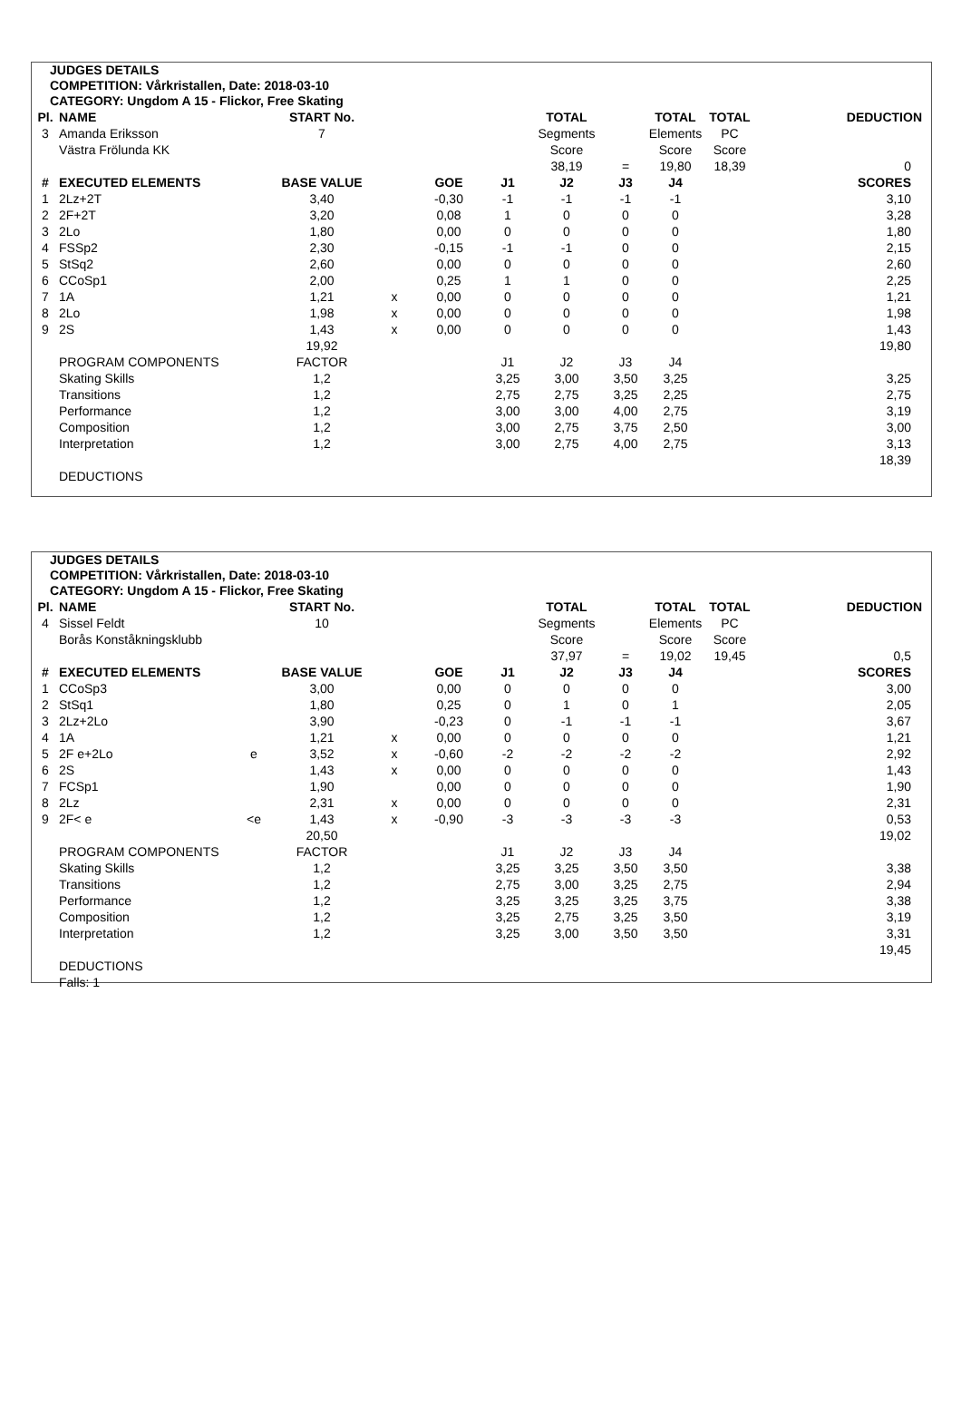JUDGES DETAILS
COMPETITION: Vårkristallen, Date: 2018-03-10
CATEGORY: Ungdom A 15 - Flickor, Free Skating
| Pl. | NAME | START No. | | | | TOTAL | | TOTAL | TOTAL | DEDUCTION |
| 3 | Amanda Eriksson | 7 | | | | Segments | | Elements | PC | |
| | Västra Frölunda KK | | | | | Score | | Score | Score | |
| | | | | | | 38,19 | = | 19,80 | 18,39 | 0 |
| # | EXECUTED ELEMENTS | BASE VALUE | | GOE | J1 | J2 | J3 | J4 | | SCORES |
| 1 | 2Lz+2T | 3,40 | | -0,30 | -1 | -1 | -1 | -1 | | 3,10 |
| 2 | 2F+2T | 3,20 | | 0,08 | 1 | 0 | 0 | 0 | | 3,28 |
| 3 | 2Lo | 1,80 | | 0,00 | 0 | 0 | 0 | 0 | | 1,80 |
| 4 | FSSp2 | 2,30 | | -0,15 | -1 | -1 | 0 | 0 | | 2,15 |
| 5 | StSq2 | 2,60 | | 0,00 | 0 | 0 | 0 | 0 | | 2,60 |
| 6 | CCoSp1 | 2,00 | | 0,25 | 1 | 1 | 0 | 0 | | 2,25 |
| 7 | 1A | 1,21 | x | 0,00 | 0 | 0 | 0 | 0 | | 1,21 |
| 8 | 2Lo | 1,98 | x | 0,00 | 0 | 0 | 0 | 0 | | 1,98 |
| 9 | 2S | 1,43 | x | 0,00 | 0 | 0 | 0 | 0 | | 1,43 |
| | | 19,92 | | | | | | | | 19,80 |
| | PROGRAM COMPONENTS | FACTOR | | | J1 | J2 | J3 | J4 | | |
| | Skating Skills | 1,2 | | | 3,25 | 3,00 | 3,50 | 3,25 | | 3,25 |
| | Transitions | 1,2 | | | 2,75 | 2,75 | 3,25 | 2,25 | | 2,75 |
| | Performance | 1,2 | | | 3,00 | 3,00 | 4,00 | 2,75 | | 3,19 |
| | Composition | 1,2 | | | 3,00 | 2,75 | 3,75 | 2,50 | | 3,00 |
| | Interpretation | 1,2 | | | 3,00 | 2,75 | 4,00 | 2,75 | | 3,13 |
| | | | | | | | | | | 18,39 |
| | DEDUCTIONS | | | | | | | | | |
JUDGES DETAILS
COMPETITION: Vårkristallen, Date: 2018-03-10
CATEGORY: Ungdom A 15 - Flickor, Free Skating
| Pl. | NAME | | START No. | | | | TOTAL | | TOTAL | TOTAL | DEDUCTION |
| 4 | Sissel Feldt | | 10 | | | | Segments | | Elements | PC | |
| | Borås Konståkningsklubb | | | | | | Score | | Score | Score | |
| | | | | | | | 37,97 | = | 19,02 | 19,45 | 0,5 |
| # | EXECUTED ELEMENTS | | BASE VALUE | | GOE | J1 | J2 | J3 | J4 | | SCORES |
| 1 | CCoSp3 | | 3,00 | | 0,00 | 0 | 0 | 0 | 0 | | 3,00 |
| 2 | StSq1 | | 1,80 | | 0,25 | 0 | 1 | 0 | 1 | | 2,05 |
| 3 | 2Lz+2Lo | | 3,90 | | -0,23 | 0 | -1 | -1 | -1 | | 3,67 |
| 4 | 1A | | 1,21 | x | 0,00 | 0 | 0 | 0 | 0 | | 1,21 |
| 5 | 2F e+2Lo | e | 3,52 | x | -0,60 | -2 | -2 | -2 | -2 | | 2,92 |
| 6 | 2S | | 1,43 | x | 0,00 | 0 | 0 | 0 | 0 | | 1,43 |
| 7 | FCSp1 | | 1,90 | | 0,00 | 0 | 0 | 0 | 0 | | 1,90 |
| 8 | 2Lz | | 2,31 | x | 0,00 | 0 | 0 | 0 | 0 | | 2,31 |
| 9 | 2F< e | <e | 1,43 | x | -0,90 | -3 | -3 | -3 | -3 | | 0,53 |
| | | | 20,50 | | | | | | | | 19,02 |
| | PROGRAM COMPONENTS | | FACTOR | | | J1 | J2 | J3 | J4 | | |
| | Skating Skills | | 1,2 | | | 3,25 | 3,25 | 3,50 | 3,50 | | 3,38 |
| | Transitions | | 1,2 | | | 2,75 | 3,00 | 3,25 | 2,75 | | 2,94 |
| | Performance | | 1,2 | | | 3,25 | 3,25 | 3,25 | 3,75 | | 3,38 |
| | Composition | | 1,2 | | | 3,25 | 2,75 | 3,25 | 3,50 | | 3,19 |
| | Interpretation | | 1,2 | | | 3,25 | 3,00 | 3,50 | 3,50 | | 3,31 |
| | | | | | | | | | | | 19,45 |
| | DEDUCTIONS | | | | | | | | | | |
| | Falls: 1 | | | | | | | | | | |